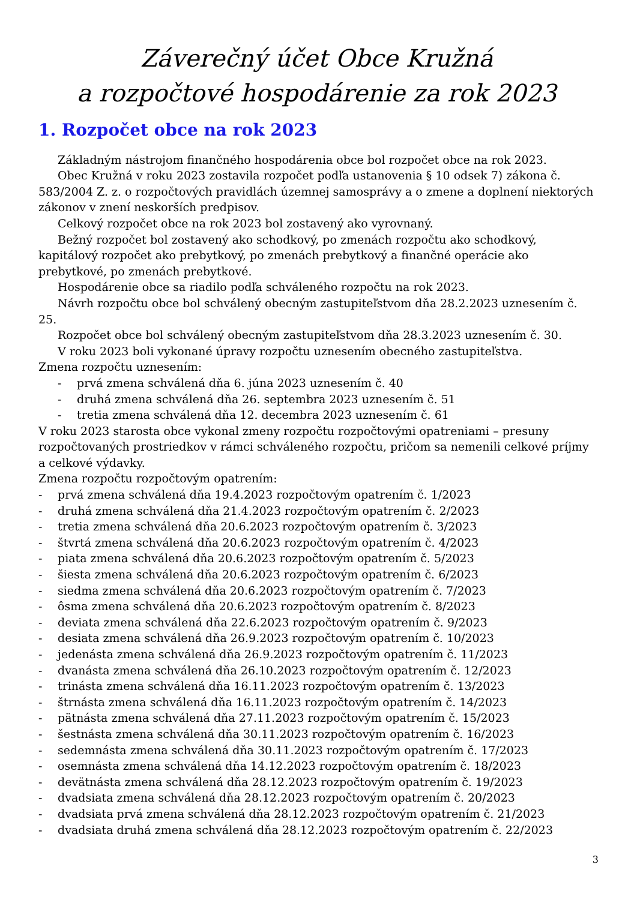Záverečný účet Obce Kružná
a rozpočtové hospodárenie za rok 2023
1. Rozpočet obce na rok 2023
Základným nástrojom finančného hospodárenia obce bol rozpočet obce na rok 2023.
Obec Kružná v roku 2023 zostavila rozpočet podľa ustanovenia § 10 odsek 7) zákona č. 583/2004 Z. z. o rozpočtových pravidlách územnej samosprávy a o zmene a doplnení niektorých zákonov v znení neskorších predpisov.
Celkový rozpočet obce na rok 2023 bol zostavený ako vyrovnaný.
Bežný rozpočet bol zostavený ako schodkový, po zmenách rozpočtu ako schodkový, kapitálový rozpočet ako prebytkový, po zmenách prebytkový a finančné operácie ako prebytkové, po zmenách prebytkové.
Hospodárenie obce sa riadilo podľa schváleného rozpočtu na rok 2023.
Návrh rozpočtu obce bol schválený obecným zastupiteľstvom dňa 28.2.2023 uznesením č. 25.
Rozpočet obce bol schválený obecným zastupiteľstvom dňa 28.3.2023 uznesením č. 30.
V roku 2023 boli vykonané úpravy rozpočtu uznesením obecného zastupiteľstva.
Zmena rozpočtu uznesením:
- prvá zmena schválená dňa 6. júna 2023 uznesením č. 40
- druhá zmena schválená dňa 26. septembra 2023 uznesením č. 51
- tretia zmena schválená dňa 12. decembra 2023 uznesením č. 61
V roku 2023 starosta obce vykonal zmeny rozpočtu rozpočtovými opatreniami – presuny rozpočtovaných prostriedkov v rámci schváleného rozpočtu, pričom sa nemenili celkové príjmy a celkové výdavky.
Zmena rozpočtu rozpočtovým opatrením:
- prvá zmena schválená dňa 19.4.2023 rozpočtovým opatrením č. 1/2023
- druhá zmena schválená dňa 21.4.2023 rozpočtovým opatrením č. 2/2023
- tretia zmena schválená dňa 20.6.2023 rozpočtovým opatrením č. 3/2023
- štvrtá zmena schválená dňa 20.6.2023 rozpočtovým opatrením č. 4/2023
- piata zmena schválená dňa 20.6.2023 rozpočtovým opatrením č. 5/2023
- šiesta zmena schválená dňa 20.6.2023 rozpočtovým opatrením č. 6/2023
- siedma zmena schválená dňa 20.6.2023 rozpočtovým opatrením č. 7/2023
- ôsma zmena schválená dňa 20.6.2023 rozpočtovým opatrením č. 8/2023
- deviata zmena schválená dňa 22.6.2023 rozpočtovým opatrením č. 9/2023
- desiata zmena schválená dňa 26.9.2023 rozpočtovým opatrením č. 10/2023
- jedenásta zmena schválená dňa 26.9.2023 rozpočtovým opatrením č. 11/2023
- dvanásta zmena schválená dňa 26.10.2023 rozpočtovým opatrením č. 12/2023
- trinásta zmena schválená dňa 16.11.2023 rozpočtovým opatrením č. 13/2023
- štrnásta zmena schválená dňa 16.11.2023 rozpočtovým opatrením č. 14/2023
- pätnásta zmena schválená dňa 27.11.2023 rozpočtovým opatrením č. 15/2023
- šestnásta zmena schválená dňa 30.11.2023 rozpočtovým opatrením č. 16/2023
- sedemnásta zmena schválená dňa 30.11.2023 rozpočtovým opatrením č. 17/2023
- osemnásta zmena schválená dňa 14.12.2023 rozpočtovým opatrením č. 18/2023
- devätnásta zmena schválená dňa 28.12.2023 rozpočtovým opatrením č. 19/2023
- dvadsiata zmena schválená dňa 28.12.2023 rozpočtovým opatrením č. 20/2023
- dvadsiata prvá zmena schválená dňa 28.12.2023 rozpočtovým opatrením č. 21/2023
- dvadsiata druhá zmena schválená dňa 28.12.2023 rozpočtovým opatrením č. 22/2023
3